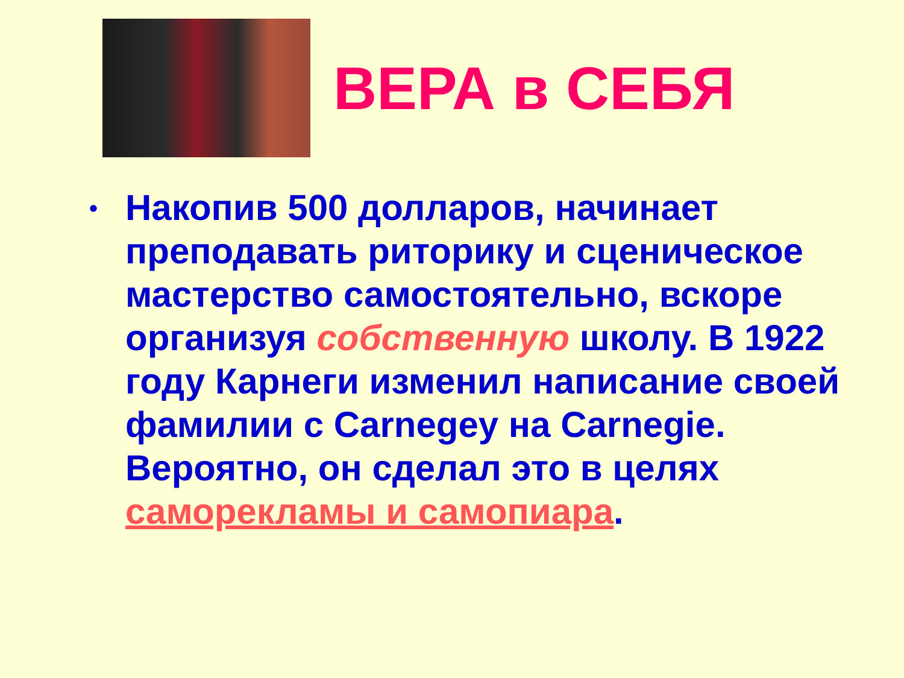ВЕРА в СЕБЯ
• Накопив 500 долларов, начинает преподавать риторику и сценическое мастерство самостоятельно, вскоре организуя собственную школу. В 1922 году Карнеги изменил написание своей фамилии с Carnegey на Carnegie. Вероятно, он сделал это в целях саморекламы и самопиара.